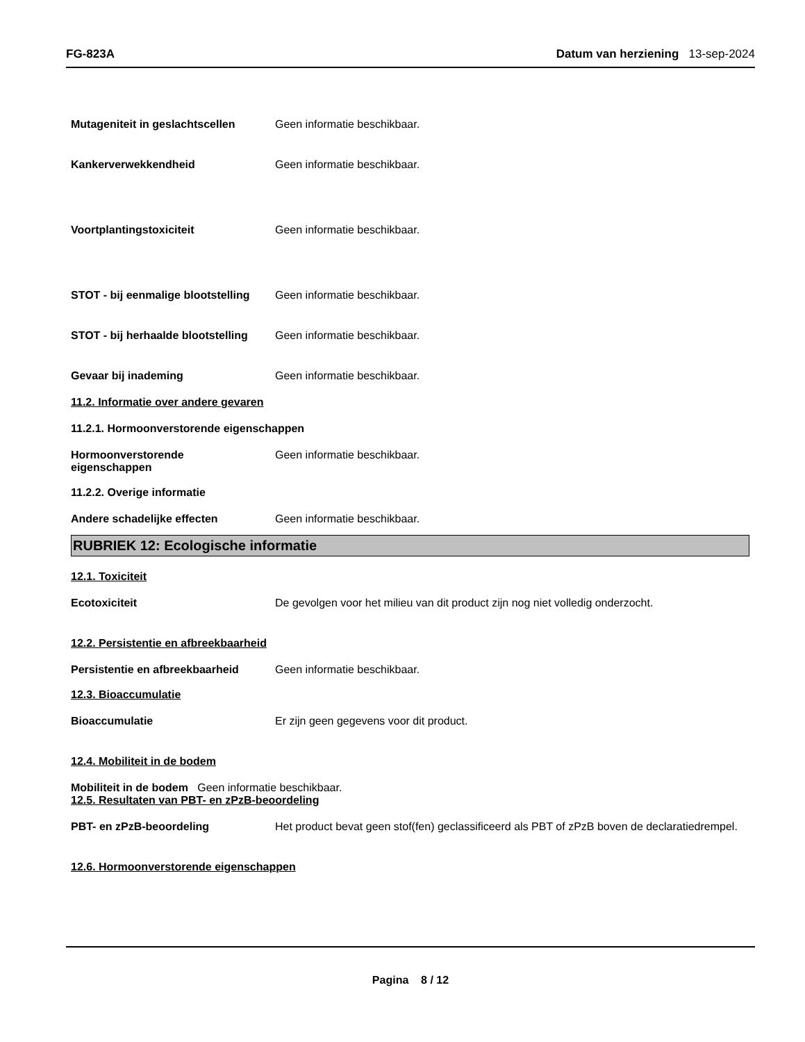FG-823A Datum van herziening 13-sep-2024
Mutageniteit in geslachtscellen
Geen informatie beschikbaar.
Kankerverwekkendheid Geen informatie beschikbaar.
Voortplantingstoxiciteit Geen informatie beschikbaar.
STOT - bij eenmalige blootstelling
Geen informatie beschikbaar.
STOT - bij herhaalde blootstelling
Geen informatie beschikbaar.
Gevaar bij inademing Geen informatie beschikbaar.
11.2. Informatie over andere gevaren
11.2.1. Hormoonverstorende eigenschappen
Hormoonverstorende
eigenschappen
Geen informatie beschikbaar.
11.2.2. Overige informatie
Andere schadelijke effecten Geen informatie beschikbaar.
RUBRIEK 12: Ecologische informatie
12.1. Toxiciteit
Ecotoxiciteit De gevolgen voor het milieu van dit product zijn nog niet volledig onderzocht.
12.2. Persistentie en afbreekbaarheid
Persistentie en afbreekbaarheid
Geen informatie beschikbaar.
12.3. Bioaccumulatie
Bioaccumulatie Er zijn geen gegevens voor dit product.
12.4. Mobiliteit in de bodem
Mobiliteit in de bodem Geen informatie beschikbaar.
12.5. Resultaten van PBT- en zPzB-beoordeling
PBT- en zPzB-beoordeling Het product bevat geen stof(fen) geclassificeerd als PBT of zPzB boven de declaratiedrempel.
12.6. Hormoonverstorende eigenschappen
Pagina 8 / 12